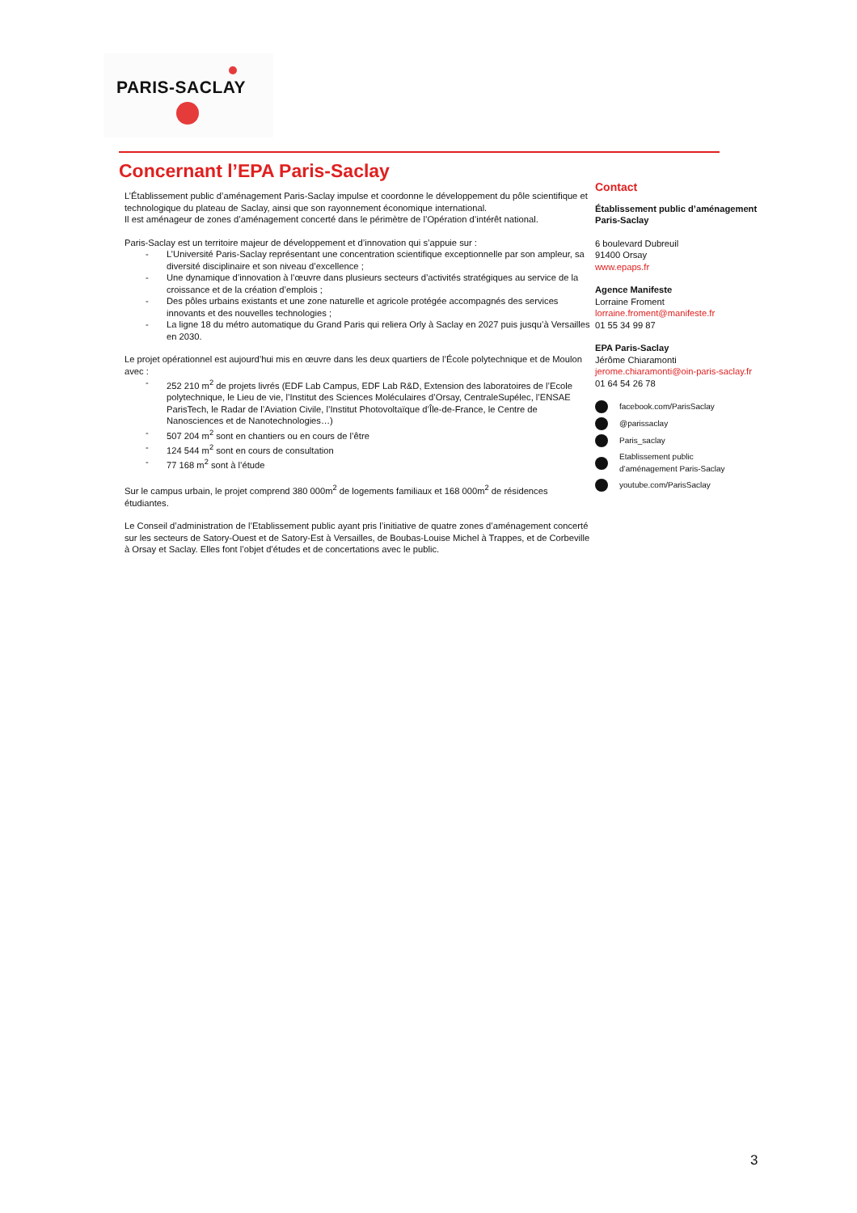PARIS-SACLAY
Concernant l’EPA Paris-Saclay
L’Établissement public d’aménagement Paris-Saclay impulse et coordonne le développement du pôle scientifique et technologique du plateau de Saclay, ainsi que son rayonnement économique international.
Il est aménageur de zones d’aménagement concerté dans le périmètre de l’Opération d’intérêt national.
Paris-Saclay est un territoire majeur de développement et d’innovation qui s’appuie sur :
- L’Université Paris-Saclay représentant une concentration scientifique exceptionnelle par son ampleur, sa diversité disciplinaire et son niveau d’excellence ;
- Une dynamique d’innovation à l’œuvre dans plusieurs secteurs d’activités stratégiques au service de la croissance et de la création d’emplois ;
- Des pôles urbains existants et une zone naturelle et agricole protégée accompagnés des services innovants et des nouvelles technologies ;
- La ligne 18 du métro automatique du Grand Paris qui reliera Orly à Saclay en 2027 puis jusqu’à Versailles en 2030.
Le projet opérationnel est aujourd’hui mis en œuvre dans les deux quartiers de l’École polytechnique et de Moulon avec :
- 252 210 m<sup>2</sup> de projets livrés (EDF Lab Campus, EDF Lab R&D, Extension des laboratoires de l’Ecole polytechnique, le Lieu de vie, l’Institut des Sciences Moléculaires d’Orsay, CentraleSupélec, l’ENSAE ParisTech, le Radar de l’Aviation Civile, l’Institut Photovoltaïque d’Île-de-France, le Centre de Nanosciences et de Nanotechnologies…)
- 507 204 m<sup>2</sup> sont en chantiers ou en cours de l’être
- 124 544 m<sup>2</sup> sont en cours de consultation
- 77 168 m<sup>2</sup> sont à l’étude
Sur le campus urbain, le projet comprend 380 000m<sup>2</sup> de logements familiaux et 168 000m<sup>2</sup> de résidences étudiantes.
Le Conseil d’administration de l’Etablissement public ayant pris l’initiative de quatre zones d’aménagement concerté sur les secteurs de Satory-Ouest et de Satory-Est à Versailles, de Boubas-Louise Michel à Trappes, et de Corbeville à Orsay et Saclay. Elles font l’objet d’études et de concertations avec le public.
Contact
Établissement public d’aménagement Paris-Saclay
6 boulevard Dubreuil
91400 Orsay
www.epaps.fr
Agence Manifeste
Lorraine Froment
lorraine.froment@manifeste.fr
01 55 34 99 87
EPA Paris-Saclay
Jérôme Chiaramonti
jerome.chiaramonti@oin-paris-saclay.fr
01 64 54 26 78
facebook.com/ParisSaclay
@parissaclay
Paris_saclay
Etablissement public
d’aménagement Paris-Saclay
youtube.com/ParisSaclay
3